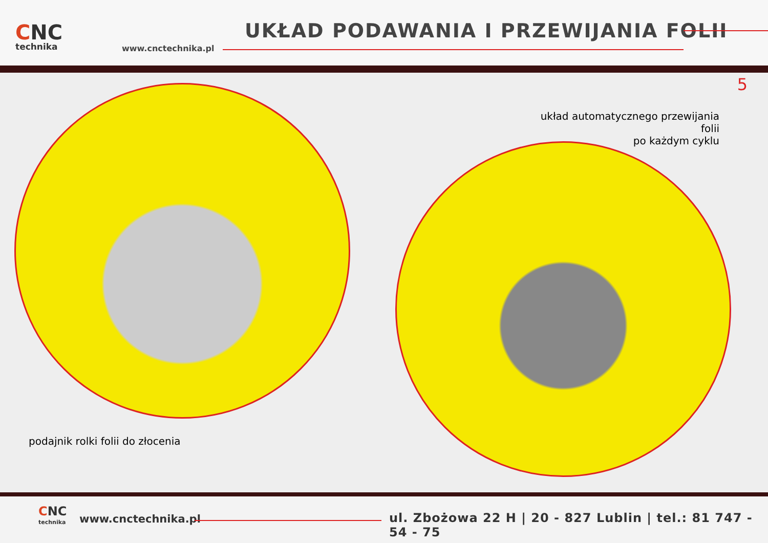CNC
technika
www.cnctechnika.pl
UKŁAD PODAWANIA I PRZEWIJANIA FOLII
5
układ automatycznego przewijania folii
po każdym cyklu
podajnik rolki folii do złocenia
CNC
technika
www.cnctechnika.pl
ul. Zbożowa 22 H | 20 - 827 Lublin | tel.: 81 747 - 54 - 75